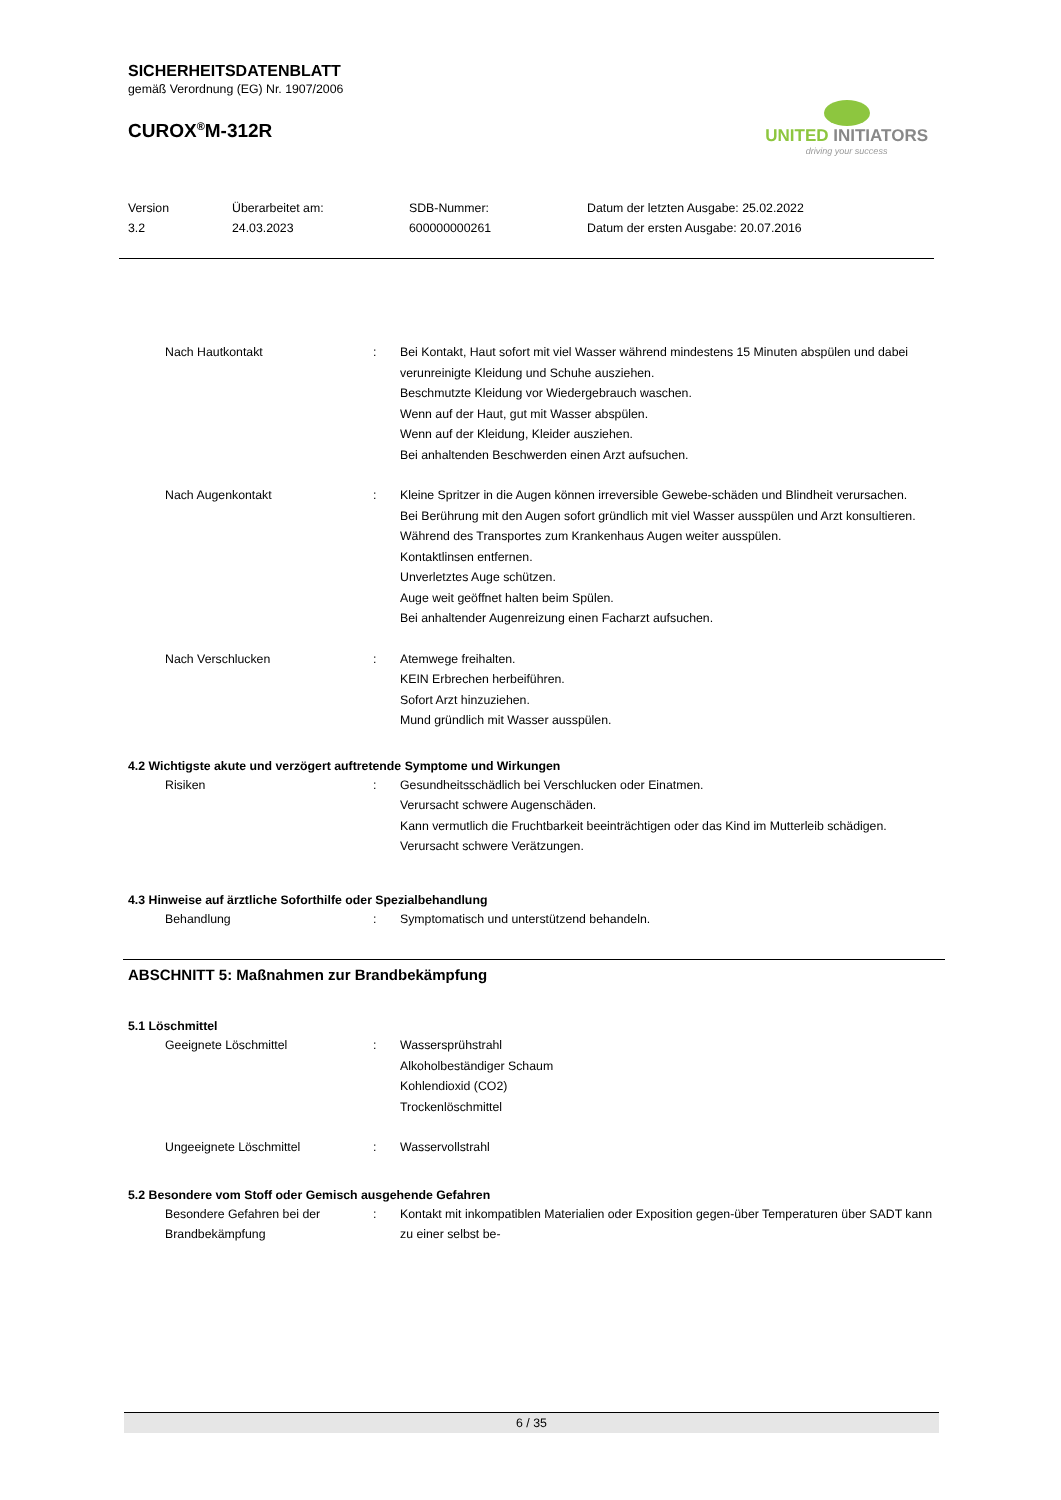SICHERHEITSDATENBLATT
gemäß Verordnung (EG) Nr. 1907/2006
CUROX<sup>®</sup>M-312R
UNITED INITIATORS
driving your success
Version
3.2
Überarbeitet am:
24.03.2023
SDB-Nummer:
600000000261
Datum der letzten Ausgabe: 25.02.2022
Datum der ersten Ausgabe: 20.07.2016
Nach Hautkontakt : Bei Kontakt, Haut sofort mit viel Wasser während mindestens 15 Minuten abspülen und dabei verunreinigte Kleidung und Schuhe ausziehen.
Beschmutzte Kleidung vor Wiedergebrauch waschen.
Wenn auf der Haut, gut mit Wasser abspülen.
Wenn auf der Kleidung, Kleider ausziehen.
Bei anhaltenden Beschwerden einen Arzt aufsuchen.
Nach Augenkontakt : Kleine Spritzer in die Augen können irreversible Gewebe-schäden und Blindheit verursachen.
Bei Berührung mit den Augen sofort gründlich mit viel Wasser ausspülen und Arzt konsultieren.
Während des Transportes zum Krankenhaus Augen weiter ausspülen.
Kontaktlinsen entfernen.
Unverletztes Auge schützen.
Auge weit geöffnet halten beim Spülen.
Bei anhaltender Augenreizung einen Facharzt aufsuchen.
Nach Verschlucken : Atemwege freihalten.
KEIN Erbrechen herbeiführen.
Sofort Arzt hinzuziehen.
Mund gründlich mit Wasser ausspülen.
4.2 Wichtigste akute und verzögert auftretende Symptome und Wirkungen
Risiken : Gesundheitsschädlich bei Verschlucken oder Einatmen.
Verursacht schwere Augenschäden.
Kann vermutlich die Fruchtbarkeit beeinträchtigen oder das Kind im Mutterleib schädigen.
Verursacht schwere Verätzungen.
4.3 Hinweise auf ärztliche Soforthilfe oder Spezialbehandlung
Behandlung : Symptomatisch und unterstützend behandeln.
ABSCHNITT 5: Maßnahmen zur Brandbekämpfung
5.1 Löschmittel
Geeignete Löschmittel : Wassersprühstrahl
Alkoholbeständiger Schaum
Kohlendioxid (CO2)
Trockenlöschmittel
Ungeeignete Löschmittel : Wasservollstrahl
5.2 Besondere vom Stoff oder Gemisch ausgehende Gefahren
Besondere Gefahren bei der Brandbekämpfung
: Kontakt mit inkompatiblen Materialien oder Exposition gegen-über Temperaturen über SADT kann zu einer selbst be-
6 / 35